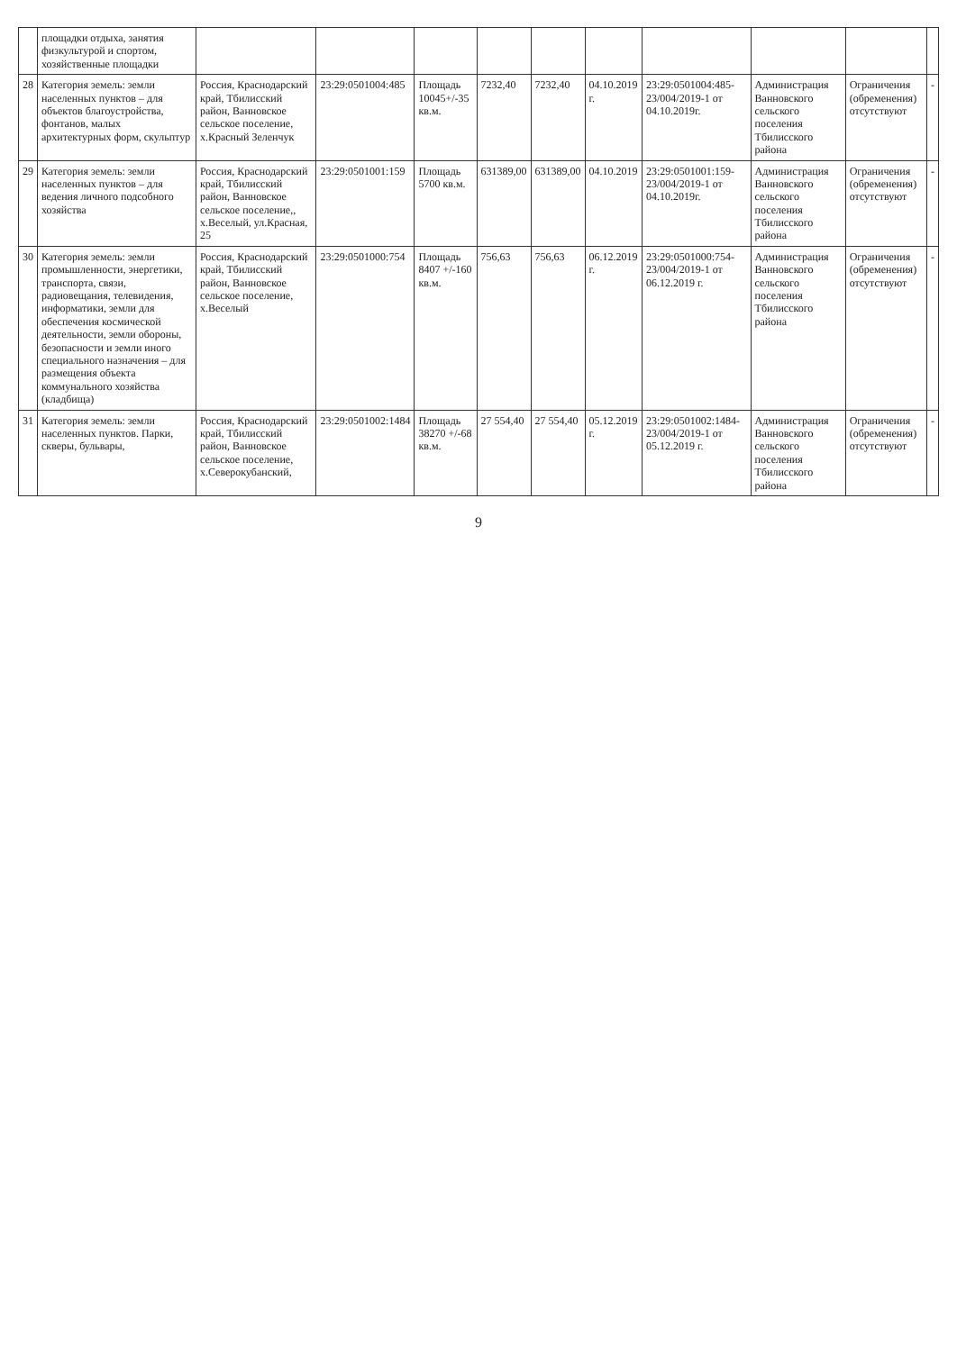| | площадки отдыха, занятия физкультурой и спортом, хозяйственные площадки | | | | | | | | | | |
| 28 | Категория земель: земли населенных пунктов – для объектов благоустройства, фонтанов, малых архитектурных форм, скульптур | Россия, Краснодарский край, Тбилисский район, Ванновское сельское поселение, х.Красный Зеленчук | 23:29:0501004:485 | Площадь 10045+/-35 кв.м. | 7232,40 | 7232,40 | 04.10.2019 г. | 23:29:0501004:485-23/004/2019-1 от 04.10.2019г. | Администрация Ванновского сельского поселения Тбилисского района | Ограничения (обременения) отсутствуют | - |
| 29 | Категория земель: земли населенных пунктов – для ведения личного подсобного хозяйства | Россия, Краснодарский край, Тбилисский район, Ванновское сельское поселение,, х.Веселый, ул.Красная, 25 | 23:29:0501001:159 | Площадь 5700 кв.м. | 631389,00 | 631389,00 | 04.10.2019 | 23:29:0501001:159-23/004/2019-1 от 04.10.2019г. | Администрация Ванновского сельского поселения Тбилисского района | Ограничения (обременения) отсутствуют | - |
| 30 | Категория земель: земли промышленности, энергетики, транспорта, связи, радиовещания, телевидения, информатики, земли для обеспечения космической деятельности, земли обороны, безопасности и земли иного специального назначения – для размещения объекта коммунального хозяйства (кладбища) | Россия, Краснодарский край, Тбилисский район, Ванновское сельское поселение, х.Веселый | 23:29:0501000:754 | Площадь 8407 +/-160 кв.м. | 756,63 | 756,63 | 06.12.2019 г. | 23:29:0501000:754-23/004/2019-1 от 06.12.2019 г. | Администрация Ванновского сельского поселения Тбилисского района | Ограничения (обременения) отсутствуют | - |
| 31 | Категория земель: земли населенных пунктов. Парки, скверы, бульвары, | Россия, Краснодарский край, Тбилисский район, Ванновское сельское поселение, х.Северокубанский, | 23:29:0501002:1484 | Площадь 38270 +/-68 кв.м. | 27 554,40 | 27 554,40 | 05.12.2019 г. | 23:29:0501002:1484-23/004/2019-1 от 05.12.2019 г. | Администрация Ванновского сельского поселения Тбилисского района | Ограничения (обременения) отсутствуют | - |
9